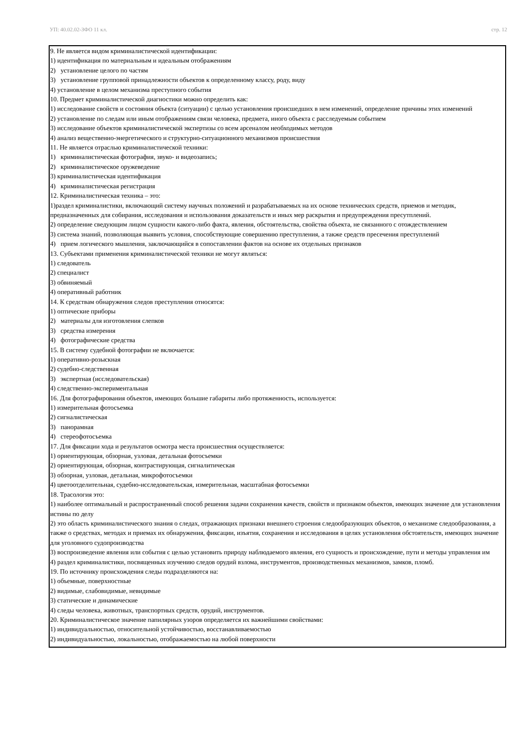УП: 40.02.02-ЗФО 11 кл. стр. 12
9. Не является видом криминалистической идентификации:
1) идентификация по материальным и идеальным отображениям
2) установление целого по частям
3) установление групповой принадлежности объектов к определенному классу, роду, виду
4) установление в целом механизма преступного события
10. Предмет криминалистической диагностики можно определить как:
1) исследование свойств и состояния объекта (ситуации) с целью установления происшедших в нем изменений, определение причины этих изменений
2) установление по следам или иным отображениям связи человека, предмета, иного объекта с расследуемым событием
3) исследование объектов криминалистической экспертизы со всем арсеналом необходимых методов
4) анализ вещественно-энергетического и структурно-ситуационного механизмов происшествия
11. Не является отраслью криминалистической техники:
1) криминалистическая фотография, звуко- и видеозапись;
2) криминалистическое оружеведение
3) криминалистическая идентификация
4) криминалистическая регистрация
12. Криминалистическая техника – это:
1)раздел криминалистики, включающий систему научных положений и разрабатываемых на их основе технических средств, приемов и методик, предназначенных для собирания, исследования и использования доказательств и иных мер раскрытия и предупреждения пресутплений.
2) определение сведующим лицом сущности какого-либо факта, явления, обстоятельства, свойства объекта, не связанного с отождествлением
3) система знаний, позволяющая выявить условия, способствующие совершению преступления, а также средств пресечения преступлений
4) прием логического мышления, заключающийся в сопоставлении фактов на основе их отдельных признаков
13. Субъектами применения криминалистической техники не могут являться:
1) следователь
2) специалист
3) обвиняемый
4) оперативный работник
14. К средствам обнаружения следов преступления относятся:
1) оптические приборы
2) материалы для изготовления слепков
3) средства измерения
4) фотографические средства
15. В систему судебной фотографии не включается:
1) оперативно-розыскная
2) судебно-следственная
3) экспертная (исследовательская)
4) следственно-экспериментальная
16. Для фотографирования объектов, имеющих большие габариты либо протяженность, используется:
1) измерительная фотосъемка
2) сигналистическая
3) панорамная
4) стереофотосъемка
17. Для фиксации хода и результатов осмотра места происшествия осуществляется:
1) ориентирующая, обзорная, узловая, детальная фотосъемки
2) ориентирующая, обзорная, контрастирующая, сигналитическая
3) обзорная, узловая, детальная, микрофотосъемки
4) цветоотделительная, судебно-исследовательская, измерительная, масштабная фотосъемки
18. Трасология это:
1) наиболее оптимальный и распространенный способ решения задачи сохранения качеств, свойств и признаком объектов, имеющих значение для установления истины по делу
2) это область криминалистического знания о следах, отражающих признаки внешнего строения следообразующих объектов, о механизме следообразования, а также о средствах, методах и приемах их обнаружения, фиксации, изъятия, сохранения и исследования в целях установления обстоятельств, имеющих значение для уголовного судопроизводства
3) воспроизведение явления или события с целью установить природу наблюдаемого явления, его сущность и происхождение, пути и методы управления им
4) раздел криминалистики, посвященных изучению следов орудий взлома, инструментов, производственных механизмов, замков, пломб.
19. По источнику происхождения следы подразделяются на:
1) объемные, поверхностные
2) видимые, слабовидимые, невидимые
3) статические и динамические
4) следы человека, животных, транспортных средств, орудий, инструментов.
20. Криминалистическое значение папилярных узоров определяется их важнейшими свойствами:
1) индивидуальностью, относительной устойчивостью, восстанавливаемостью
2) индивидуальностью, локальностью, отображаемостью на любой поверхности